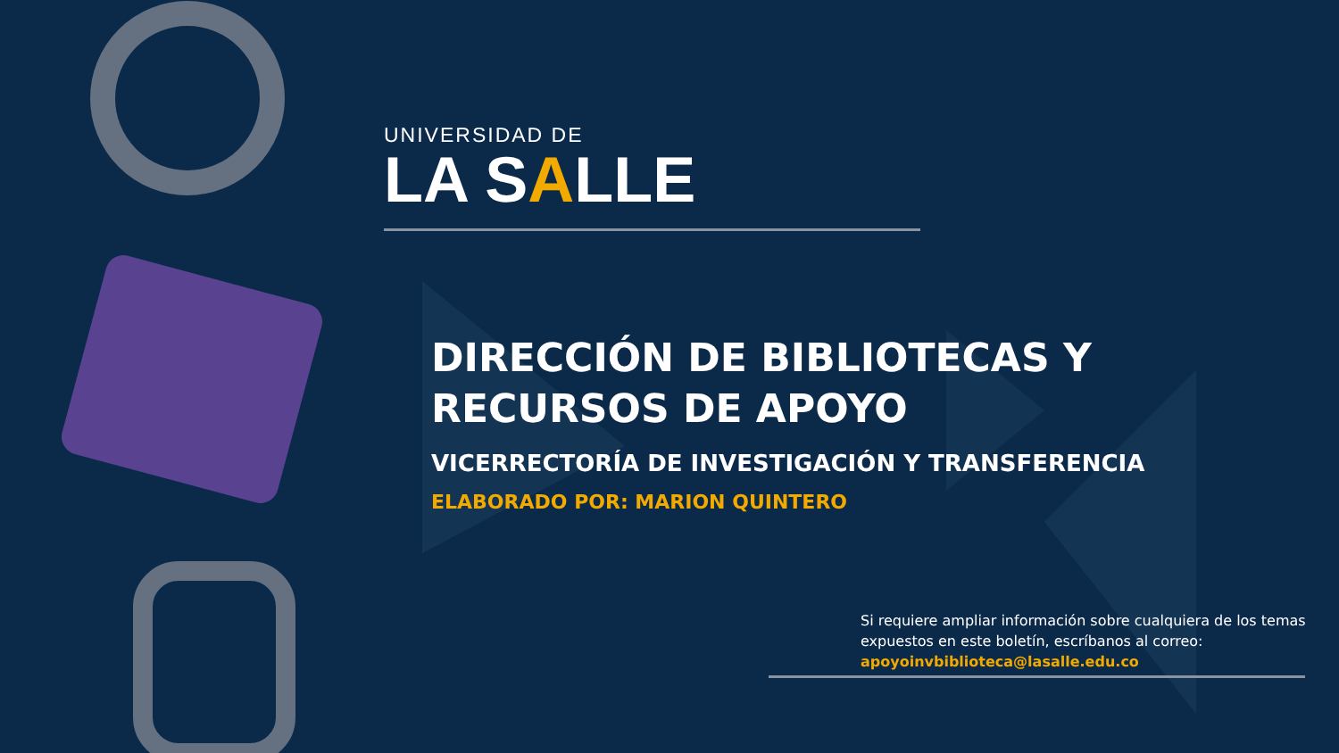UNIVERSIDAD DE
LA SALLE
DIRECCIÓN DE BIBLIOTECAS Y RECURSOS DE APOYO
VICERRECTORÍA DE INVESTIGACIÓN Y TRANSFERENCIA
ELABORADO POR: MARION QUINTERO
Si requiere ampliar información sobre cualquiera de los temas expuestos en este boletín, escríbanos al correo: apoyoinvbiblioteca@lasalle.edu.co